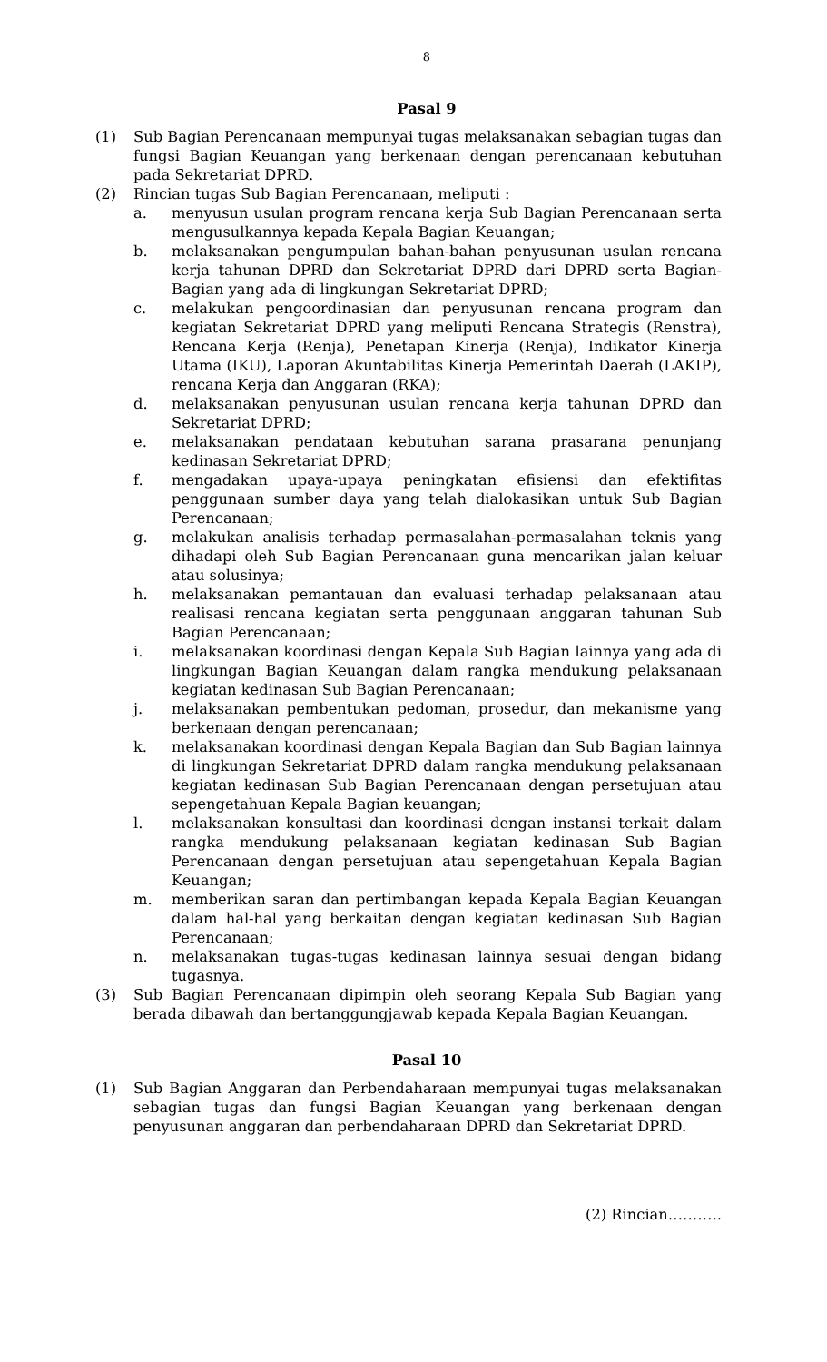8
Pasal 9
(1) Sub Bagian Perencanaan mempunyai tugas melaksanakan sebagian tugas dan fungsi Bagian Keuangan yang berkenaan dengan perencanaan kebutuhan pada Sekretariat DPRD.
(2) Rincian tugas Sub Bagian Perencanaan, meliputi :
a. menyusun usulan program rencana kerja Sub Bagian Perencanaan serta mengusulkannya kepada Kepala Bagian Keuangan;
b. melaksanakan pengumpulan bahan-bahan penyusunan usulan rencana kerja tahunan DPRD dan Sekretariat DPRD dari DPRD serta Bagian-Bagian yang ada di lingkungan Sekretariat DPRD;
c. melakukan pengoordinasian dan penyusunan rencana program dan kegiatan Sekretariat DPRD yang meliputi Rencana Strategis (Renstra), Rencana Kerja (Renja), Penetapan Kinerja (Renja), Indikator Kinerja Utama (IKU), Laporan Akuntabilitas Kinerja Pemerintah Daerah (LAKIP), rencana Kerja dan Anggaran (RKA);
d. melaksanakan penyusunan usulan rencana kerja tahunan DPRD dan Sekretariat DPRD;
e. melaksanakan pendataan kebutuhan sarana prasarana penunjang kedinasan Sekretariat DPRD;
f. mengadakan upaya-upaya peningkatan efisiensi dan efektifitas penggunaan sumber daya yang telah dialokasikan untuk Sub Bagian Perencanaan;
g. melakukan analisis terhadap permasalahan-permasalahan teknis yang dihadapi oleh Sub Bagian Perencanaan guna mencarikan jalan keluar atau solusinya;
h. melaksanakan pemantauan dan evaluasi terhadap pelaksanaan atau realisasi rencana kegiatan serta penggunaan anggaran tahunan Sub Bagian Perencanaan;
i. melaksanakan koordinasi dengan Kepala Sub Bagian lainnya yang ada di lingkungan Bagian Keuangan dalam rangka mendukung pelaksanaan kegiatan kedinasan Sub Bagian Perencanaan;
j. melaksanakan pembentukan pedoman, prosedur, dan mekanisme yang berkenaan dengan perencanaan;
k. melaksanakan koordinasi dengan Kepala Bagian dan Sub Bagian lainnya di lingkungan Sekretariat DPRD dalam rangka mendukung pelaksanaan kegiatan kedinasan Sub Bagian Perencanaan dengan persetujuan atau sepengetahuan Kepala Bagian keuangan;
l. melaksanakan konsultasi dan koordinasi dengan instansi terkait dalam rangka mendukung pelaksanaan kegiatan kedinasan Sub Bagian Perencanaan dengan persetujuan atau sepengetahuan Kepala Bagian Keuangan;
m. memberikan saran dan pertimbangan kepada Kepala Bagian Keuangan dalam hal-hal yang berkaitan dengan kegiatan kedinasan Sub Bagian Perencanaan;
n. melaksanakan tugas-tugas kedinasan lainnya sesuai dengan bidang tugasnya.
(3) Sub Bagian Perencanaan dipimpin oleh seorang Kepala Sub Bagian yang berada dibawah dan bertanggungjawab kepada Kepala Bagian Keuangan.
Pasal 10
(1) Sub Bagian Anggaran dan Perbendaharaan mempunyai tugas melaksanakan sebagian tugas dan fungsi Bagian Keuangan yang berkenaan dengan penyusunan anggaran dan perbendaharaan DPRD dan Sekretariat DPRD.
(2) Rincian………..